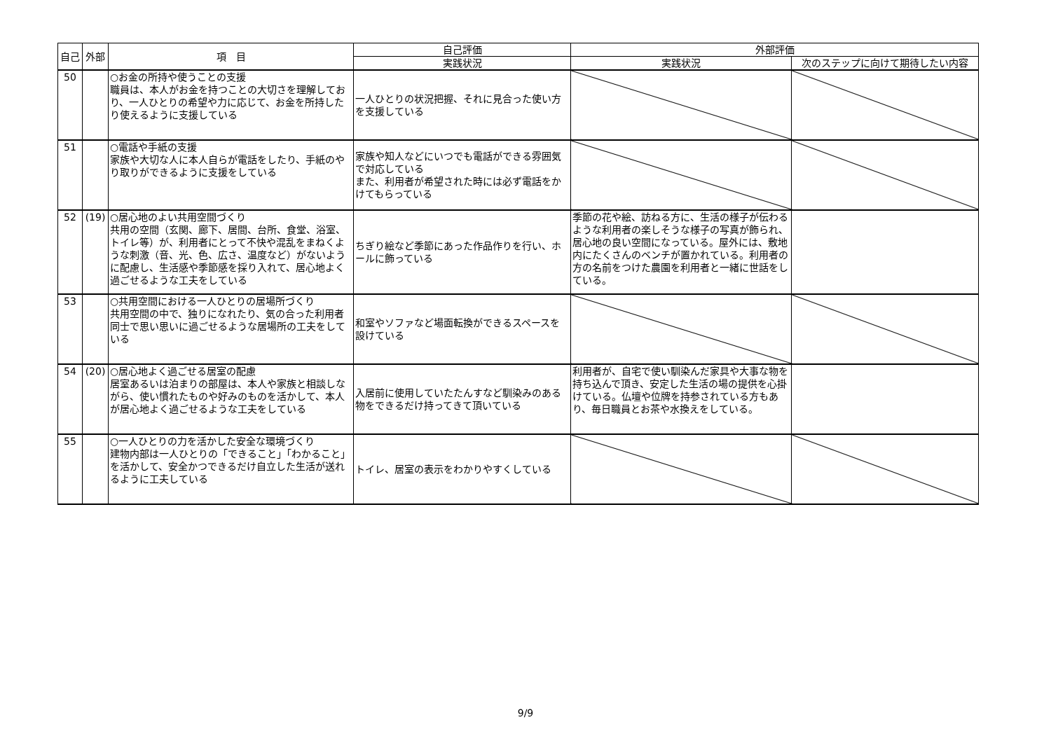| 自己 | 外部 | 項 目 | 自己評価 | 外部評価 | |
| --- | --- | --- | --- | --- | --- |
| | | | 実践状況 | 実践状況 | 次のステップに向けて期待したい内容 |
| 50 | | ○お金の所持や使うことの支援 職員は、本人がお金を持つことの大切さを理解しており、一人ひとりの希望や力に応じて、お金を所持したり使えるように支援している | 一人ひとりの状況把握、それに見合った使い方を支援している | | |
| 51 | | ○電話や手紙の支援 家族や大切な人に本人自らが電話をしたり、手紙のやり取りができるように支援をしている | 家族や知人などにいつでも電話ができる雰囲気で対応している また、利用者が希望された時には必ず電話をかけてもらっている | | |
| 52 | (19) | ○居心地のよい共用空間づくり 共用の空間（玄関、廊下、居間、台所、食堂、浴室、トイレ等）が、利用者にとって不快や混乱をまねくような刺激（音、光、色、広さ、温度など）がないように配慮し、生活感や季節感を採り入れて、居心地よく過ごせるような工夫をしている | ちぎり絵など季節にあった作品作りを行い、ホールに飾っている | 季節の花や絵、訪ねる方に、生活の様子が伝わるような利用者の楽しそうな様子の写真が飾られ、居心地の良い空間になっている。屋外には、敷地内にたくさんのベンチが置かれている。利用者の方の名前をつけた農園を利用者と一緒に世話をしている。 | |
| 53 | | ○共用空間における一人ひとりの居場所づくり 共用空間の中で、独りになれたり、気の合った利用者同士で思い思いに過ごせるような居場所の工夫をしている | 和室やソファなど場面転換ができるスペースを設けている | | |
| 54 | (20) | ○居心地よく過ごせる居室の配慮 居室あるいは泊まりの部屋は、本人や家族と相談しながら、使い慣れたものや好みのものを活かして、本人が居心地よく過ごせるような工夫をしている | 入居前に使用していたたんすなど馴染みのある物をできるだけ持ってきて頂いている | 利用者が、自宅で使い馴染んだ家具や大事な物を持ち込んで頂き、安定した生活の場の提供を心掛けている。仏壇や位牌を持参されている方もあり、毎日職員とお茶や水換えをしている。 | |
| 55 | | ○一人ひとりの力を活かした安全な環境づくり 建物内部は一人ひとりの「できること」「わかること」を活かして、安全かつできるだけ自立した生活が送れるように工夫している | トイレ、居室の表示をわかりやすくしている | | |
9/9